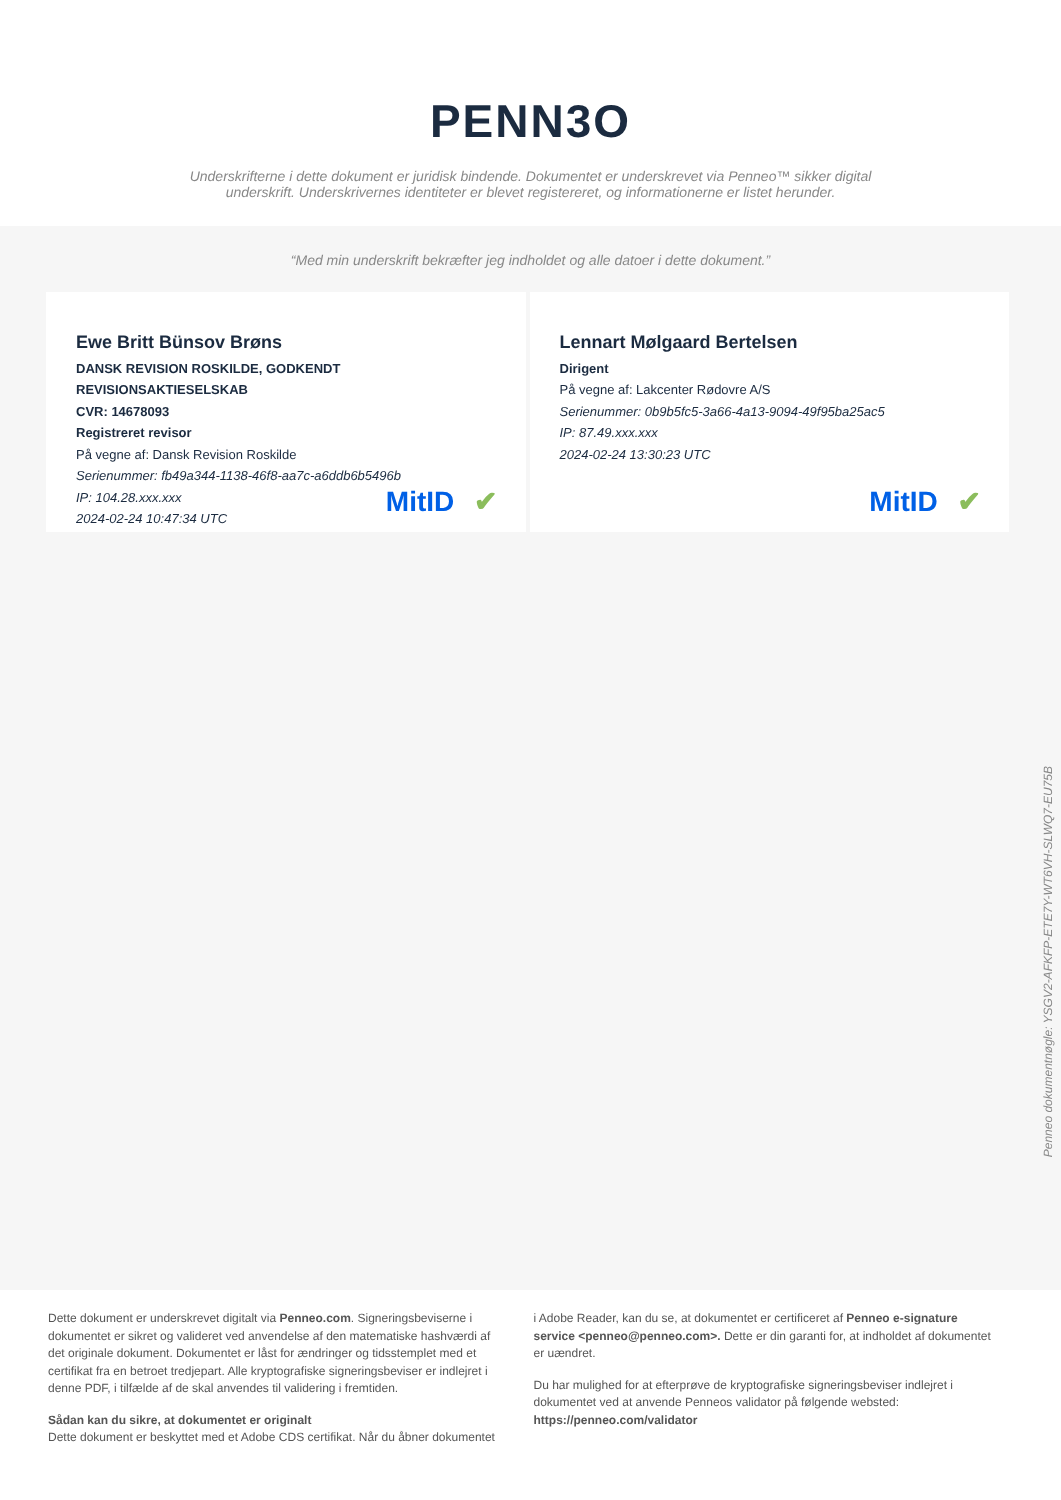PENN3O
Underskrifterne i dette dokument er juridisk bindende. Dokumentet er underskrevet via Penneo™ sikker digital underskrift. Underskrivernes identiteter er blevet registereret, og informationerne er listet herunder.
“Med min underskrift bekræfter jeg indholdet og alle datoer i dette dokument.”
Ewe Britt Bünsov Brøns
DANSK REVISION ROSKILDE, GODKENDT REVISIONSAKTIESELSKAB
CVR: 14678093
Registreret revisor
På vegne af: Dansk Revision Roskilde
Serienummer: fb49a344-1138-46f8-aa7c-a6ddb6b5496b
IP: 104.28.xxx.xxx
2024-02-24 10:47:34 UTC
MitID ✔
Lennart Mølgaard Bertelsen
Dirigent
På vegne af: Lakcenter Rødovre A/S
Serienummer: 0b9b5fc5-3a66-4a13-9094-49f95ba25ac5
IP: 87.49.xxx.xxx
2024-02-24 13:30:23 UTC
MitID ✔
Penneo dokumentnøgle: YSGV2-AFKFP-ETE7Y-WT6VH-SLWQ7-EU75B
Dette dokument er underskrevet digitalt via Penneo.com. Signeringsbeviserne i dokumentet er sikret og valideret ved anvendelse af den matematiske hashværdi af det originale dokument. Dokumentet er låst for ændringer og tidsstemplet med et certifikat fra en betroet tredjepart. Alle kryptografiske signeringsbeviser er indlejret i denne PDF, i tilfælde af de skal anvendes til validering i fremtiden.
Sådan kan du sikre, at dokumentet er originalt
Dette dokument er beskyttet med et Adobe CDS certifikat. Når du åbner dokumentet
i Adobe Reader, kan du se, at dokumentet er certificeret af Penneo e-signature service <penneo@penneo.com>. Dette er din garanti for, at indholdet af dokumentet er uændret.
Du har mulighed for at efterprøve de kryptografiske signeringsbeviser indlejret i dokumentet ved at anvende Penneos validator på følgende websted: https://penneo.com/validator